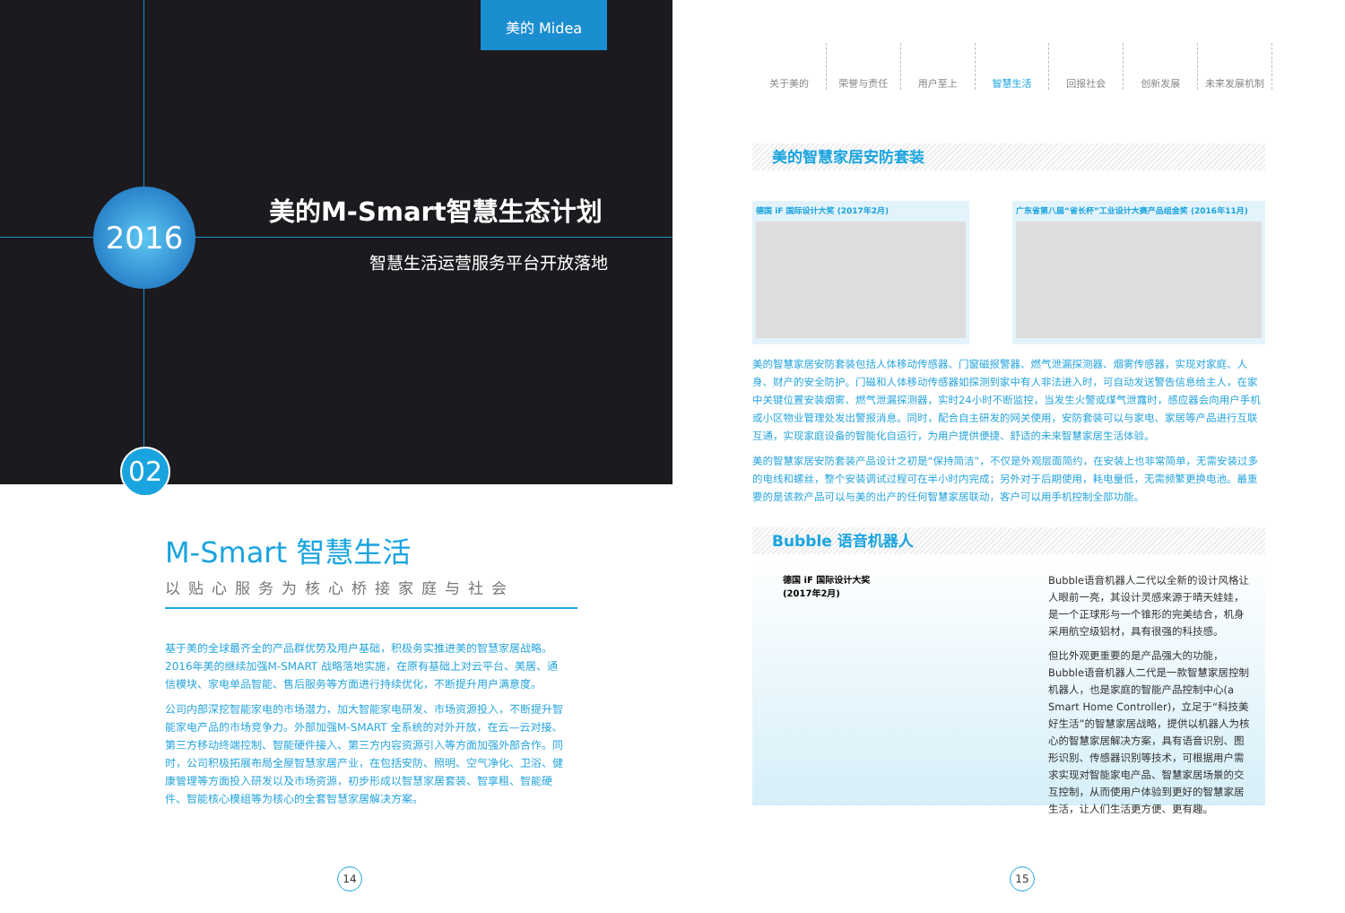美的 Midea
2016 美的M-Smart智慧生态计划
智慧生活运营服务平台开放落地
02
M-Smart 智慧生活
以贴心服务为核心桥接家庭与社会
基于美的全球最齐全的产品群优势及用户基础，积极务实推进美的智慧家居战略。2016年美的继续加强M-SMART 战略落地实施，在原有基础上对云平台、美居、通信模块、家电单品智能、售后服务等方面进行持续优化，不断提升用户满意度。
公司内部深挖智能家电的市场潜力，加大智能家电研发、市场资源投入，不断提升智能家电产品的市场竞争力。外部加强M-SMART 全系统的对外开放，在云—云对接、第三方移动终端控制、智能硬件接入、第三方内容资源引入等方面加强外部合作。同时，公司积极拓展布局全屋智慧家居产业，在包括安防、照明、空气净化、卫浴、健康管理等方面投入研发以及市场资源，初步形成以智慧家居套装、智享租、智能硬件、智能核心模组等为核心的全套智慧家居解决方案。
14
关于美的 荣誉与责任 用户至上 智慧生活 回报社会 创新发展 未来发展机制
美的智慧家居安防套装
德国 iF 国际设计大奖 (2017年2月) 广东省第八届“省长杯”工业设计大赛产品组金奖 (2016年11月)
美的智慧家居安防套装包括人体移动传感器、门窗磁报警器、燃气泄漏探测器、烟雾传感器，实现对家庭、人身、财产的安全防护。门磁和人体移动传感器如探测到家中有人非法进入时，可自动发送警告信息给主人，在家中关键位置安装烟雾、燃气泄漏探测器，实时24小时不断监控，当发生火警或煤气泄露时，感应器会向用户手机或小区物业管理处发出警报消息。同时，配合自主研发的网关使用，安防套装可以与家电、家居等产品进行互联互通，实现家庭设备的智能化自运行，为用户提供便捷、舒适的未来智慧家居生活体验。
美的智慧家居安防套装产品设计之初是“保持简洁”，不仅是外观层面简约，在安装上也非常简单，无需安装过多的电线和螺丝，整个安装调试过程可在半小时内完成；另外对于后期使用，耗电量低，无需频繁更换电池。最重要的是该款产品可以与美的出产的任何智慧家居联动，客户可以用手机控制全部功能。
Bubble 语音机器人
德国 iF 国际设计大奖
(2017年2月)
Bubble语音机器人二代以全新的设计风格让人眼前一亮，其设计灵感来源于晴天娃娃，是一个正球形与一个锥形的完美结合，机身采用航空级铝材，具有很强的科技感。
但比外观更重要的是产品强大的功能，Bubble语音机器人二代是一款智慧家居控制机器人，也是家庭的智能产品控制中心(a Smart Home Controller)，立足于“科技美好生活”的智慧家居战略，提供以机器人为核心的智慧家居解决方案，具有语音识别、图形识别、传感器识别等技术，可根据用户需求实现对智能家电产品、智慧家居场景的交互控制，从而使用户体验到更好的智慧家居生活，让人们生活更方便、更有趣。
15